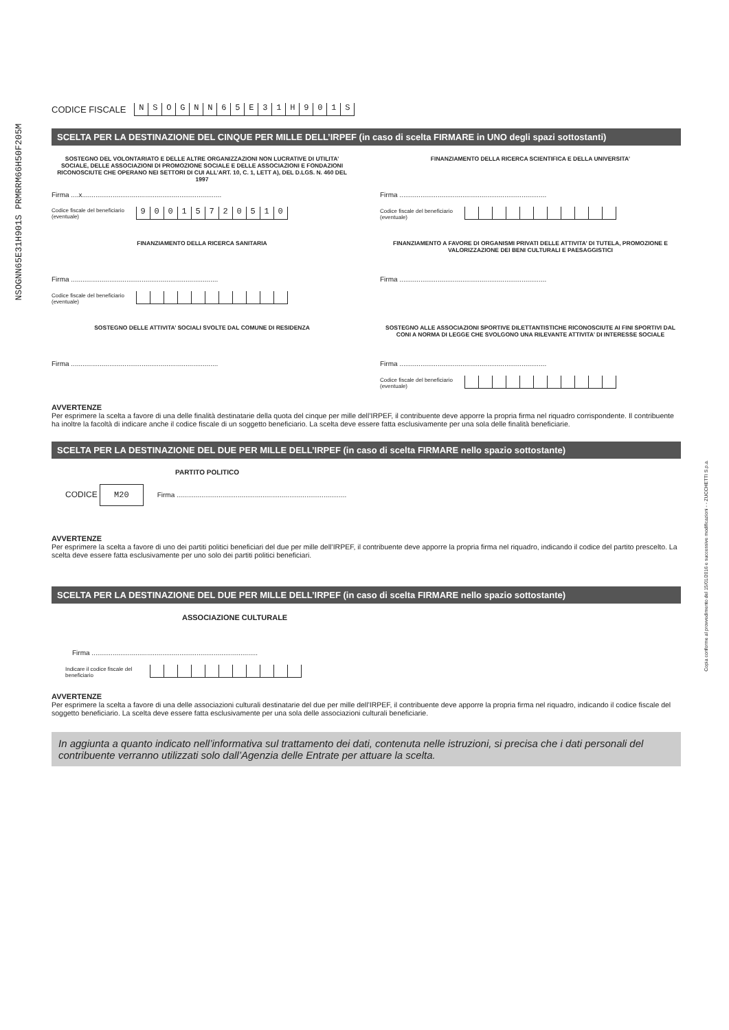NSOGNN65E31H901S PRMRRM66H50F205M
Copia conforme al provvedimento del 15/01/2016 e successive modificazioni - - ZUCCHETTI S.p.a.
CODICE FISCALE NSOGNN 65 E 31 H 901 S
SCELTA PER LA DESTINAZIONE DEL CINQUE PER MILLE DELL’IRPEF (in caso di scelta FIRMARE in UNO degli spazi sottostanti)
SOSTEGNO DEL VOLONTARIATO E DELLE ALTRE ORGANIZZAZIONI NON LUCRATIVE DI UTILITA’ SOCIALE, DELLE ASSOCIAZIONI DI PROMOZIONE SOCIALE E DELLE ASSOCIAZIONI E FONDAZIONI RICONOSCIUTE CHE OPERANO NEI SETTORI DI CUI ALL’ART. 10, C. 1, LETT A), DEL D.LGS. N. 460 DEL 1997
Firma ....x.........................................................................
Codice fiscale del beneficiario (eventuale) 90015720510
FINANZIAMENTO DELLA RICERCA SCIENTIFICA E DELLA UNIVERSITA’
Firma .............................................................................
Codice fiscale del beneficiario (eventuale)
FINANZIAMENTO DELLA RICERCA SANITARIA
Firma .............................................................................
Codice fiscale del beneficiario (eventuale)
FINANZIAMENTO A FAVORE DI ORGANISMI PRIVATI DELLE ATTIVITA’ DI TUTELA, PROMOZIONE E VALORIZZAZIONE DEI BENI CULTURALI E PAESAGGISTICI
Firma .............................................................................
SOSTEGNO DELLE ATTIVITA’ SOCIALI SVOLTE DAL COMUNE DI RESIDENZA
Firma .............................................................................
SOSTEGNO ALLE ASSOCIAZIONI SPORTIVE DILETTANTISTICHE RICONOSCIUTE AI FINI SPORTIVI DAL CONI A NORMA DI LEGGE CHE SVOLGONO UNA RILEVANTE ATTIVITA’ DI INTERESSE SOCIALE
Firma .............................................................................
Codice fiscale del beneficiario (eventuale)
AVVERTENZE
Per esprimere la scelta a favore di una delle finalità destinatarie della quota del cinque per mille dell’IRPEF, il contribuente deve apporre la propria firma nel riquadro corrispondente. Il contribuente ha inoltre la facoltà di indicare anche il codice fiscale di un soggetto beneficiario. La scelta deve essere fatta esclusivamente per una sola delle finalità beneficiarie.
SCELTA PER LA DESTINAZIONE DEL DUE PER MILLE DELL’IRPEF (in caso di scelta FIRMARE nello spazio sottostante)
PARTITO POLITICO
CODICE M20 Firma .........................................................................................
AVVERTENZE
Per esprimere la scelta a favore di uno dei partiti politici beneficiari del due per mille dell’IRPEF, il contribuente deve apporre la propria firma nel riquadro, indicando il codice del partito prescelto. La scelta deve essere fatta esclusivamente per uno solo dei partiti politici beneficiari.
SCELTA PER LA DESTINAZIONE DEL DUE PER MILLE DELL’IRPEF (in caso di scelta FIRMARE nello spazio sottostante)
ASSOCIAZIONE CULTURALE
Firma .......................................................................................
Indicare il codice fiscale del beneficiario
AVVERTENZE
Per esprimere la scelta a favore di una delle associazioni culturali destinatarie del due per mille dell’IRPEF, il contribuente deve apporre la propria firma nel riquadro, indicando il codice fiscale del soggetto beneficiario. La scelta deve essere fatta esclusivamente per una sola delle associazioni culturali beneficiarie.
In aggiunta a quanto indicato nell’informativa sul trattamento dei dati, contenuta nelle istruzioni, si precisa che i dati personali del contribuente verranno utilizzati solo dall’Agenzia delle Entrate per attuare la scelta.